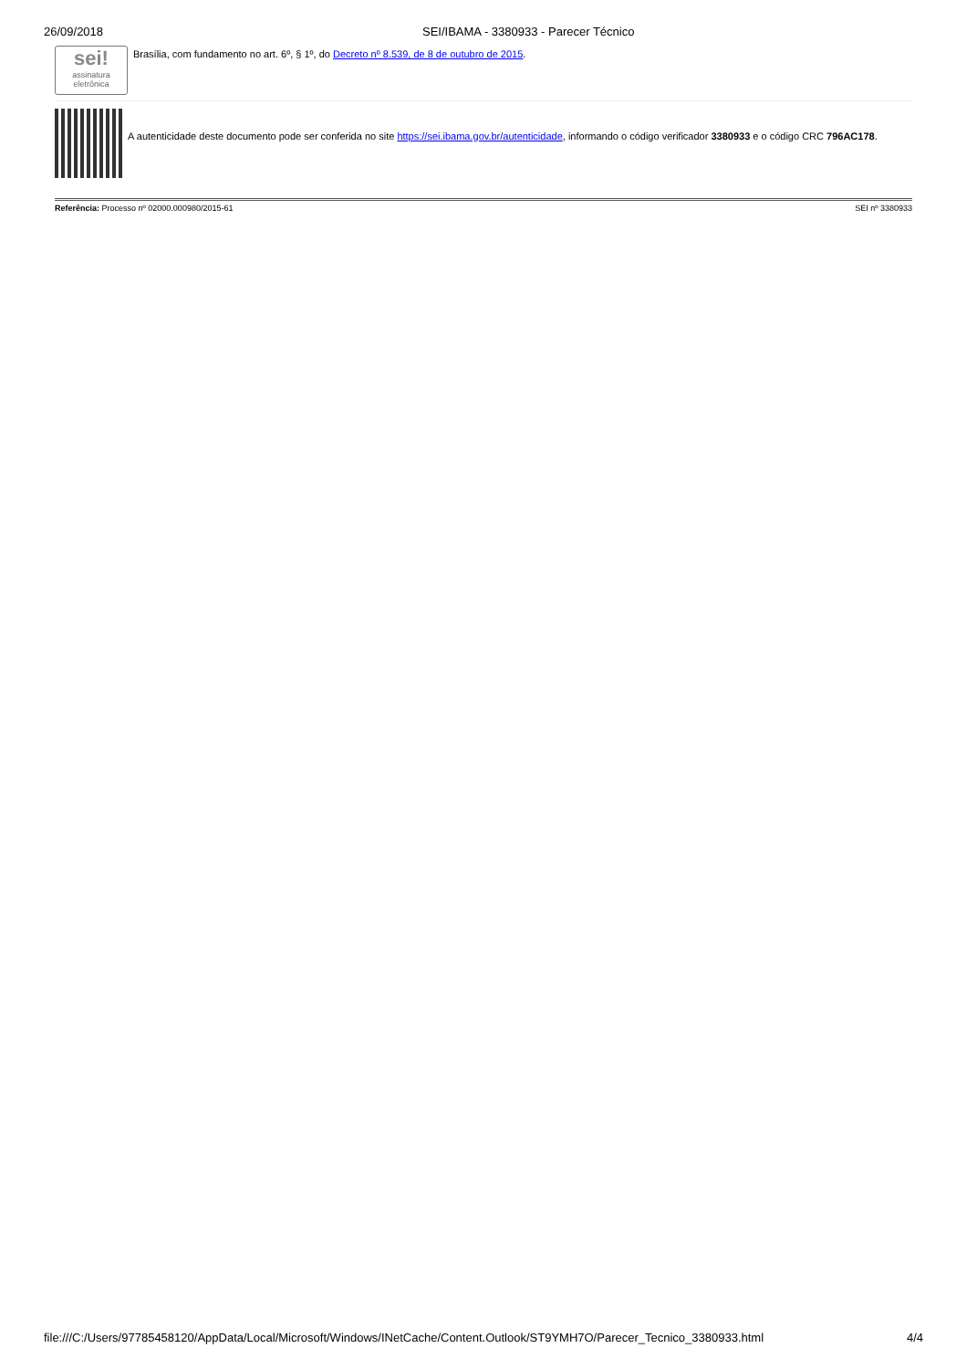26/09/2018 SEI/IBAMA - 3380933 - Parecer Técnico
sei!
assinatura eletrônica
Brasília, com fundamento no art. 6º, § 1º, do Decreto nº 8.539, de 8 de outubro de 2015.
A autenticidade deste documento pode ser conferida no site https://sei.ibama.gov.br/autenticidade, informando o código verificador 3380933 e o código CRC 796AC178.
Referência: Processo nº 02000.000980/2015-61 SEI nº 3380933
file:///C:/Users/97785458120/AppData/Local/Microsoft/Windows/INetCache/Content.Outlook/ST9YMH7O/Parecer_Tecnico_3380933.html 4/4